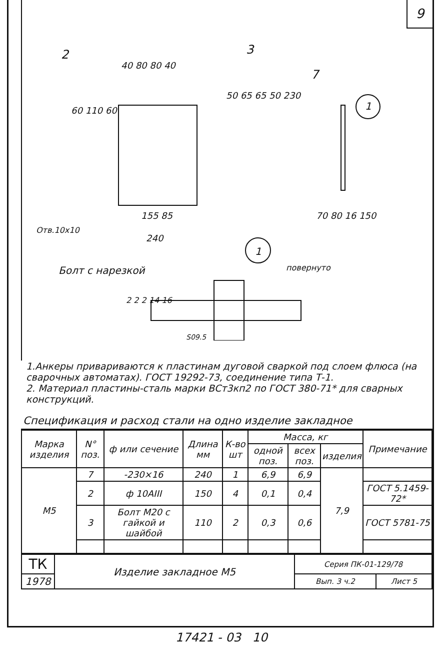9
2 3
40 80 80 40
7
1
60 110 60
50 65 65 50 230
155 85
Отв.10х10
240
70 80 16 150
1
Болт с нарезкой повернуто
2 2 2 14 16
S09.5
1.Анкеры привариваются к пластинам дуговой сваркой под слоем флюса (на сварочных автоматах). ГОСТ 19292-73, соединение типа Т-1.
2. Материал пластины-сталь марки ВСт3кп2 по ГОСТ 380-71* для сварных конструкций.
Спецификация и расход стали на одно изделие закладное
| Марка изделия | N° поз. | ф или сечение | Длина мм | К-во шт | Масса, кг | | | Примечание |
| --- | --- | --- | --- | --- | --- | --- | --- | --- |
| | | | | | одной поз. | всех поз. | изделия | |
| М5 | 7 | -230×16 | 240 | 1 | 6,9 | 6,9 | 7,9 | |
| | 2 | ф 10AIII | 150 | 4 | 0,1 | 0,4 | | ГОСТ 5.1459-72* |
| | 3 | Болт М20 с гайкой и шайбой | 110 | 2 | 0,3 | 0,6 | | ГОСТ 5781-75 |
| ТК | Изделие закладное М5 | Серия ПК-01-129/78 | |
| 1978 | | Вып. 3 ч.2 | Лист 5 |
17421 - 03 10